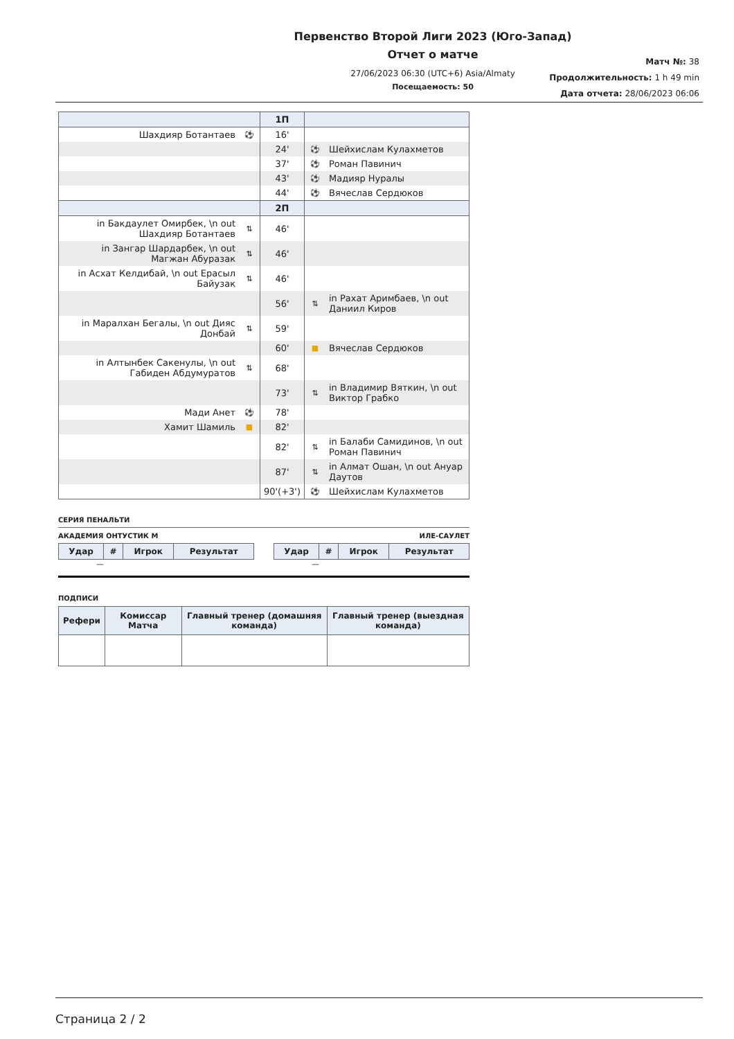Первенство Второй Лиги 2023 (Юго-Запад)
Отчет о матче
27/06/2023 06:30 (UTC+6) Asia/Almaty
Посещаемость: 50
Матч №: 38
Продолжительность: 1 h 49 min
Дата отчета: 28/06/2023 06:06
| | | 1П | | |
| Шахдияр Ботантаев | ⚽ | 16' | | |
| | | 24' | ⚽ | Шейхислам Кулахметов |
| | | 37' | ⚽ | Роман Павинич |
| | | 43' | ⚽ | Мадияр Нуралы |
| | | 44' | ⚽ | Вячеслав Сердюков |
| | | 2П | | |
| in Бакдаулет Омирбек, \n out Шахдияр Ботантаев | ⇅ | 46' | | |
| in Зангар Шардарбек, \n out Магжан Абуразак | ⇅ | 46' | | |
| in Асхат Келдибай, \n out Ерасыл Байузак | ⇅ | 46' | | |
| | | 56' | ⇅ | in Рахат Аримбаев, \n out Даниил Киров |
| in Маралхан Бегалы, \n out Дияс Донбай | ⇅ | 59' | | |
| | | 60' | ■ | Вячеслав Сердюков |
| in Алтынбек Сакенулы, \n out Габиден Абдумуратов | ⇅ | 68' | | |
| | | 73' | ⇅ | in Владимир Вяткин, \n out Виктор Грабко |
| Мади Анет | ⚽ | 78' | | |
| Хамит Шамиль | ■ | 82' | | |
| | | 82' | ⇅ | in Балаби Самидинов, \n out Роман Павинич |
| | | 87' | ⇅ | in Алмат Ошан, \n out Ануар Даутов |
| | | 90'(+3') | ⚽ | Шейхислам Кулахметов |
СЕРИЯ ПЕНАЛЬТИ
АКАДЕМИЯ ОНТУСТИК М ИЛЕ-САУЛЕТ
| Удар | # | Игрок | Результат |
| --- | --- | --- | --- |
—
| Удар | # | Игрок | Результат |
| --- | --- | --- | --- |
—
ПОДПИСИ
| Рефери | Комиссар Матча | Главный тренер (домашняя команда) | Главный тренер (выездная команда) |
| --- | --- | --- | --- |
Страница 2 / 2